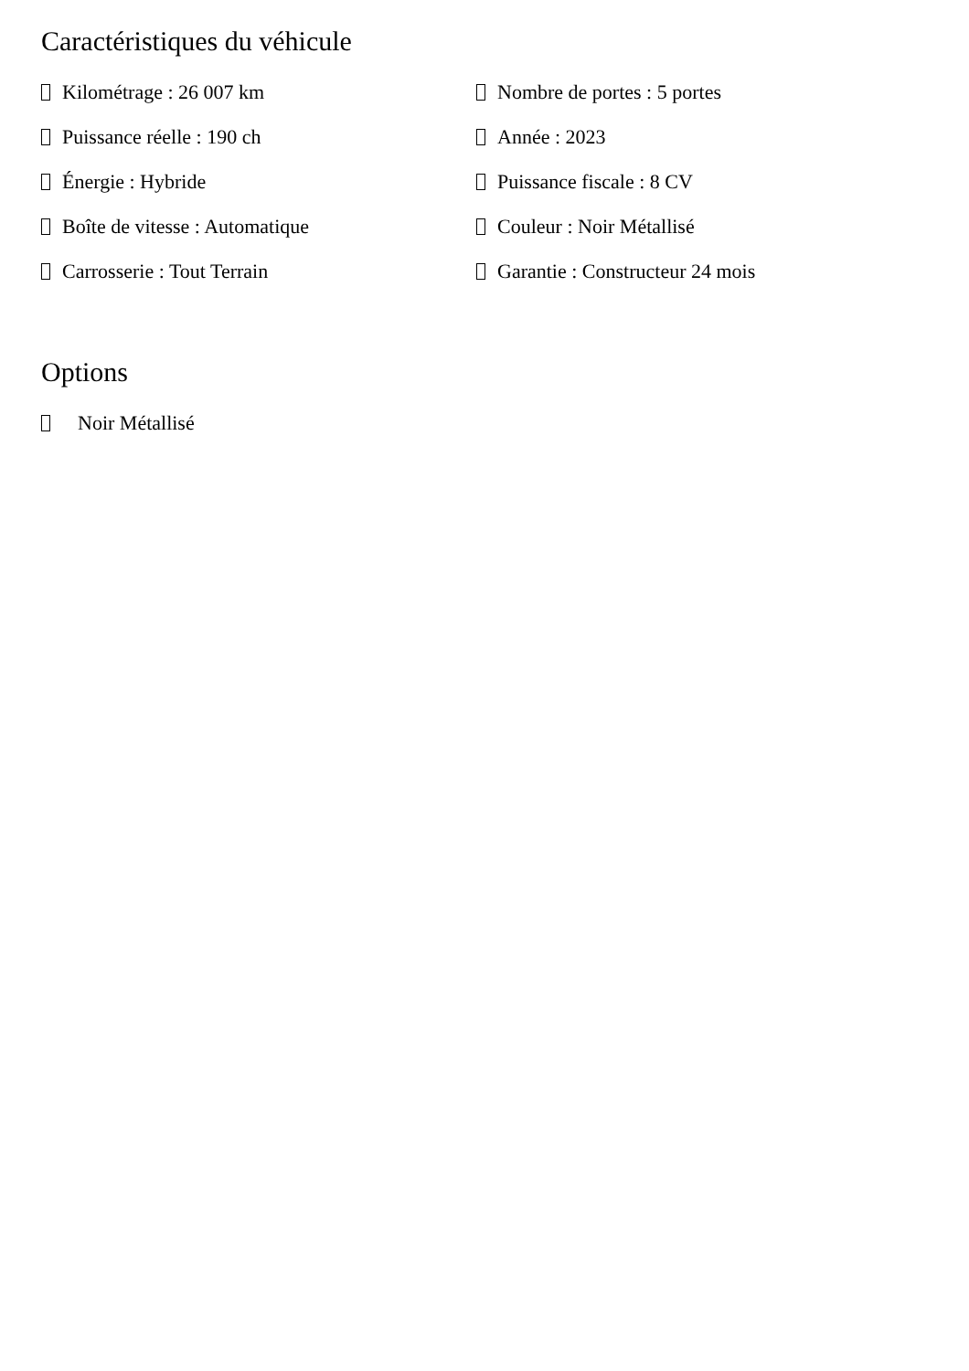Caractéristiques du véhicule
Kilométrage : 26 007 km
Nombre de portes : 5 portes
Puissance réelle : 190 ch
Année : 2023
Énergie : Hybride
Puissance fiscale : 8 CV
Boîte de vitesse : Automatique
Couleur : Noir Métallisé
Carrosserie : Tout Terrain
Garantie : Constructeur 24 mois
Options
Noir Métallisé